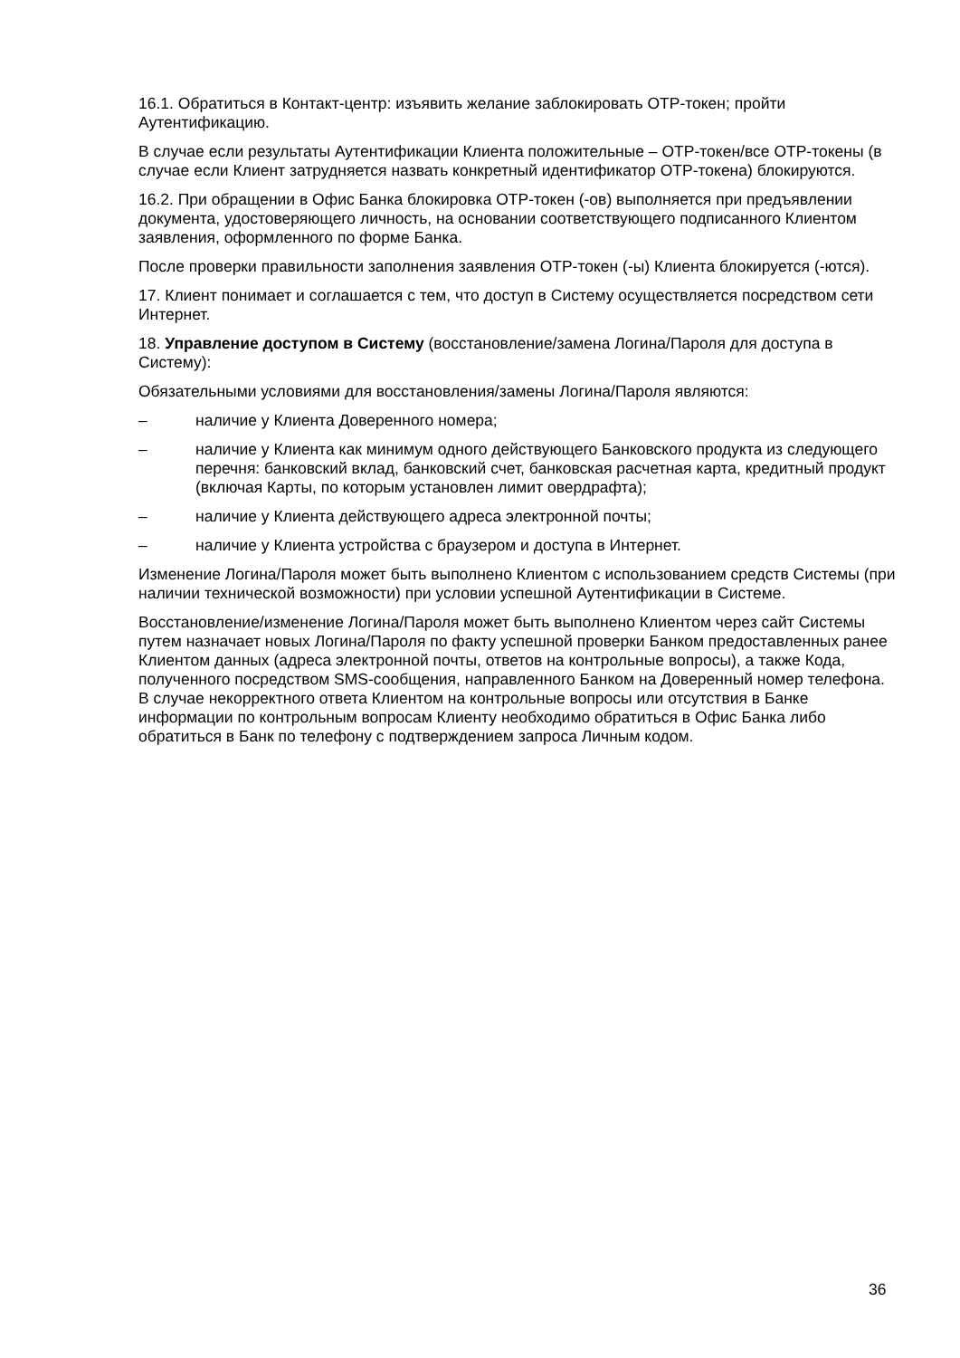16.1. Обратиться в Контакт-центр: изъявить желание заблокировать ОТР-токен; пройти Аутентификацию.
В случае если результаты Аутентификации Клиента положительные – ОТР-токен/все ОТР-токены (в случае если Клиент затрудняется назвать конкретный идентификатор ОТР-токена) блокируются.
16.2. При обращении в Офис Банка блокировка ОТР-токен (-ов) выполняется при предъявлении документа, удостоверяющего личность, на основании соответствующего подписанного Клиентом заявления, оформленного по форме Банка.
После проверки правильности заполнения заявления ОТР-токен (-ы) Клиента блокируется (-ются).
17. Клиент понимает и соглашается с тем, что доступ в Систему осуществляется посредством сети Интернет.
18. Управление доступом в Систему (восстановление/замена Логина/Пароля для доступа в Систему):
Обязательными условиями для восстановления/замены Логина/Пароля являются:
– наличие у Клиента Доверенного номера;
– наличие у Клиента как минимум одного действующего Банковского продукта из следующего перечня: банковский вклад, банковский счет, банковская расчетная карта, кредитный продукт (включая Карты, по которым установлен лимит овердрафта);
– наличие у Клиента действующего адреса электронной почты;
– наличие у Клиента устройства с браузером и доступа в Интернет.
Изменение Логина/Пароля может быть выполнено Клиентом с использованием средств Системы (при наличии технической возможности) при условии успешной Аутентификации в Системе.
Восстановление/изменение Логина/Пароля может быть выполнено Клиентом через сайт Системы путем назначает новых Логина/Пароля по факту успешной проверки Банком предоставленных ранее Клиентом данных (адреса электронной почты, ответов на контрольные вопросы), а также Кода, полученного посредством SMS-сообщения, направленного Банком на Доверенный номер телефона. В случае некорректного ответа Клиентом на контрольные вопросы или отсутствия в Банке информации по контрольным вопросам Клиенту необходимо обратиться в Офис Банка либо обратиться в Банк по телефону с подтверждением запроса Личным кодом.
36